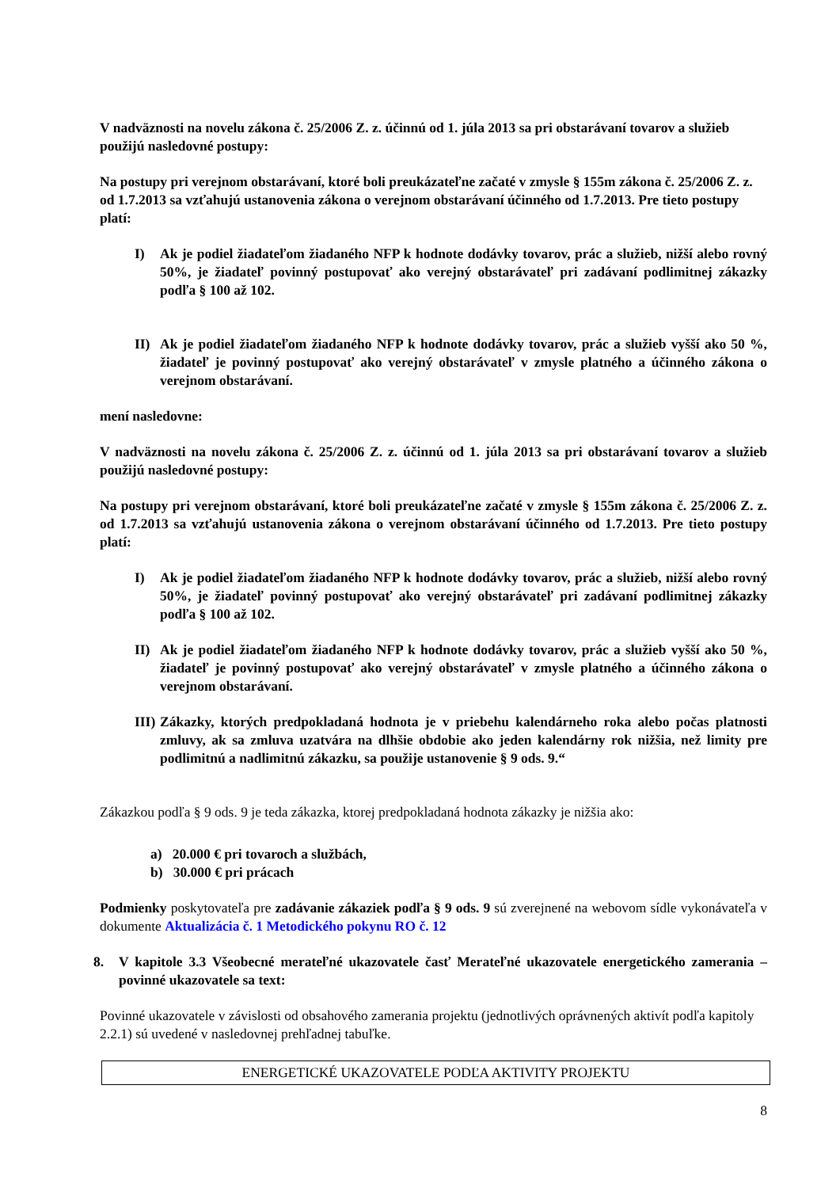V nadväznosti na novelu zákona č. 25/2006 Z. z. účinnú od 1. júla 2013 sa pri obstarávaní tovarov a služieb použijú nasledovné postupy:
Na postupy pri verejnom obstarávaní, ktoré boli preukázateľne začaté v zmysle § 155m zákona č. 25/2006 Z. z. od 1.7.2013 sa vzťahujú ustanovenia zákona o verejnom obstarávaní účinného od 1.7.2013. Pre tieto postupy platí:
I) Ak je podiel žiadateľom žiadaného NFP k hodnote dodávky tovarov, prác a služieb, nižší alebo rovný 50%, je žiadateľ povinný postupovať ako verejný obstarávateľ pri zadávaní podlimitnej zákazky podľa § 100 až 102.
II) Ak je podiel žiadateľom žiadaného NFP k hodnote dodávky tovarov, prác a služieb vyšší ako 50 %, žiadateľ je povinný postupovať ako verejný obstarávateľ v zmysle platného a účinného zákona o verejnom obstarávaní.
mení nasledovne:
V nadväznosti na novelu zákona č. 25/2006 Z. z. účinnú od 1. júla 2013 sa pri obstarávaní tovarov a služieb použijú nasledovné postupy:
Na postupy pri verejnom obstarávaní, ktoré boli preukázateľne začaté v zmysle § 155m zákona č. 25/2006 Z. z. od 1.7.2013 sa vzťahujú ustanovenia zákona o verejnom obstarávaní účinného od 1.7.2013. Pre tieto postupy platí:
I) Ak je podiel žiadateľom žiadaného NFP k hodnote dodávky tovarov, prác a služieb, nižší alebo rovný 50%, je žiadateľ povinný postupovať ako verejný obstarávateľ pri zadávaní podlimitnej zákazky podľa § 100 až 102.
II) Ak je podiel žiadateľom žiadaného NFP k hodnote dodávky tovarov, prác a služieb vyšší ako 50 %, žiadateľ je povinný postupovať ako verejný obstarávateľ v zmysle platného a účinného zákona o verejnom obstarávaní.
III) Zákazky, ktorých predpokladaná hodnota je v priebehu kalendárneho roka alebo počas platnosti zmluvy, ak sa zmluva uzatvára na dlhšie obdobie ako jeden kalendárny rok nižšia, než limity pre podlimitnú a nadlimitnú zákazku, sa použije ustanovenie § 9 ods. 9.“
Zákazkou podľa § 9 ods. 9 je teda zákazka, ktorej predpokladaná hodnota zákazky je nižšia ako:
a) 20.000 € pri tovaroch a službách,
b) 30.000 € pri prácach
Podmienky poskytovateľa pre zadávanie zákaziek podľa § 9 ods. 9 sú zverejnené na webovom sídle vykonávateľa v dokumente Aktualizácia č. 1 Metodického pokynu RO č. 12
8. V kapitole 3.3 Všeobecné merateľné ukazovatele časť Merateľné ukazovatele energetického zamerania – povinné ukazovatele sa text:
Povinné ukazovatele v závislosti od obsahového zamerania projektu (jednotlivých oprávnených aktivít podľa kapitoly 2.2.1) sú uvedené v nasledovnej prehľadnej tabuľke.
| ENERGETICKÉ UKAZOVATELE PODĽA AKTIVITY PROJEKTU |
8